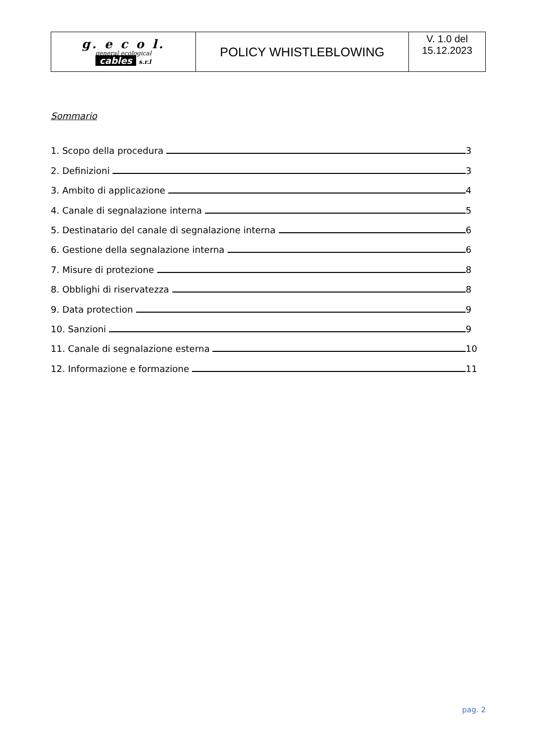| g. e c o l. general ecological cables s.r.l | POLICY WHISTLEBLOWING | V. 1.0 del 15.12.2023 |
Sommario
1. Scopo della procedura 3
2. Definizioni 3
3. Ambito di applicazione 4
4. Canale di segnalazione interna 5
5. Destinatario del canale di segnalazione interna 6
6. Gestione della segnalazione interna 6
7. Misure di protezione 8
8. Obblighi di riservatezza 8
9. Data protection 9
10. Sanzioni 9
11. Canale di segnalazione esterna 10
12. Informazione e formazione 11
pag. 2